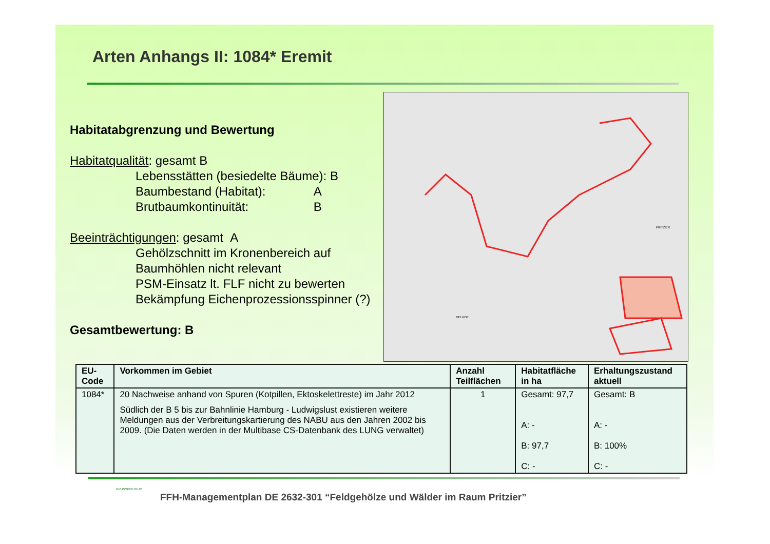Arten Anhangs II: 1084* Eremit
Habitatabgrenzung und Bewertung
Habitatqualität: gesamt B
Lebensstätten (besiedelte Bäume): B
Baumbestand (Habitat): A
Brutbaumkontinuität: B
Beeinträchtigungen: gesamt A
Gehölzschnitt im Kronenbereich auf Baumhöhlen nicht relevant
PSM-Einsatz lt. FLF nicht zu bewerten
Bekämpfung Eichenprozessionsspinner (?)
Gesamtbewertung: B
PRITZIER
MELKOF
| EU-Code | Vorkommen im Gebiet | Anzahl Teilflächen | Habitatfläche in ha | Erhaltungszustand aktuell |
| --- | --- | --- | --- | --- |
| 1084* | 20 Nachweise anhand von Spuren (Kotpillen, Ektoskelettreste) im Jahr 2012 Südlich der B 5 bis zur Bahnlinie Hamburg - Ludwigslust existieren weitere Meldungen aus der Verbreitungskartierung des NABU aus den Jahren 2002 bis 2009. (Die Daten werden in der Multibase CS-Datenbank des LUNG verwaltet) | 1 | Gesamt: 97,7 A: - B: 97,7 C: - | Gesamt: B A: - B: 100% C: - |
GRÜNSPEKTRUM
FFH-Managementplan DE 2632-301 “Feldgehölze und Wälder im Raum Pritzier”